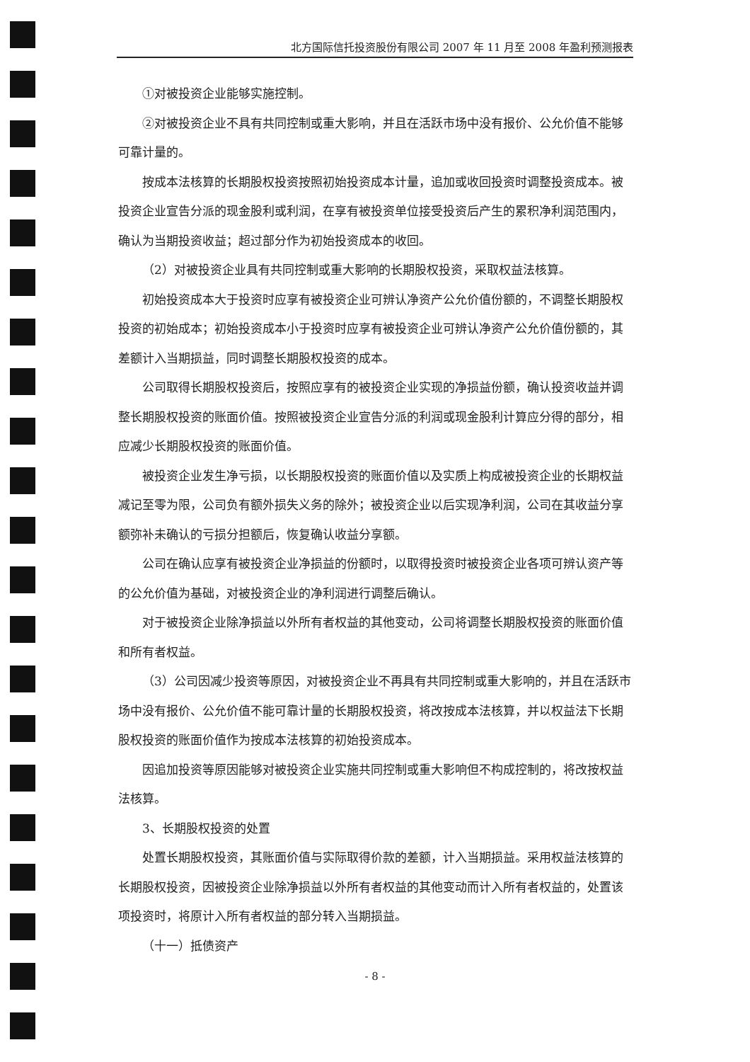北方国际信托投资股份有限公司 2007 年 11 月至 2008 年盈利预测报表
①对被投资企业能够实施控制。
②对被投资企业不具有共同控制或重大影响，并且在活跃市场中没有报价、公允价值不能够可靠计量的。
按成本法核算的长期股权投资按照初始投资成本计量，追加或收回投资时调整投资成本。被投资企业宣告分派的现金股利或利润，在享有被投资单位接受投资后产生的累积净利润范围内，确认为当期投资收益；超过部分作为初始投资成本的收回。
（2）对被投资企业具有共同控制或重大影响的长期股权投资，采取权益法核算。
初始投资成本大于投资时应享有被投资企业可辨认净资产公允价值份额的，不调整长期股权投资的初始成本；初始投资成本小于投资时应享有被投资企业可辨认净资产公允价值份额的，其差额计入当期损益，同时调整长期股权投资的成本。
公司取得长期股权投资后，按照应享有的被投资企业实现的净损益份额，确认投资收益并调整长期股权投资的账面价值。按照被投资企业宣告分派的利润或现金股利计算应分得的部分，相应减少长期股权投资的账面价值。
被投资企业发生净亏损，以长期股权投资的账面价值以及实质上构成被投资企业的长期权益减记至零为限，公司负有额外损失义务的除外；被投资企业以后实现净利润，公司在其收益分享额弥补未确认的亏损分担额后，恢复确认收益分享额。
公司在确认应享有被投资企业净损益的份额时，以取得投资时被投资企业各项可辨认资产等的公允价值为基础，对被投资企业的净利润进行调整后确认。
对于被投资企业除净损益以外所有者权益的其他变动，公司将调整长期股权投资的账面价值和所有者权益。
（3）公司因减少投资等原因，对被投资企业不再具有共同控制或重大影响的，并且在活跃市场中没有报价、公允价值不能可靠计量的长期股权投资，将改按成本法核算，并以权益法下长期股权投资的账面价值作为按成本法核算的初始投资成本。
因追加投资等原因能够对被投资企业实施共同控制或重大影响但不构成控制的，将改按权益法核算。
3、长期股权投资的处置
处置长期股权投资，其账面价值与实际取得价款的差额，计入当期损益。采用权益法核算的长期股权投资，因被投资企业除净损益以外所有者权益的其他变动而计入所有者权益的，处置该项投资时，将原计入所有者权益的部分转入当期损益。
（十一）抵债资产
- 8 -